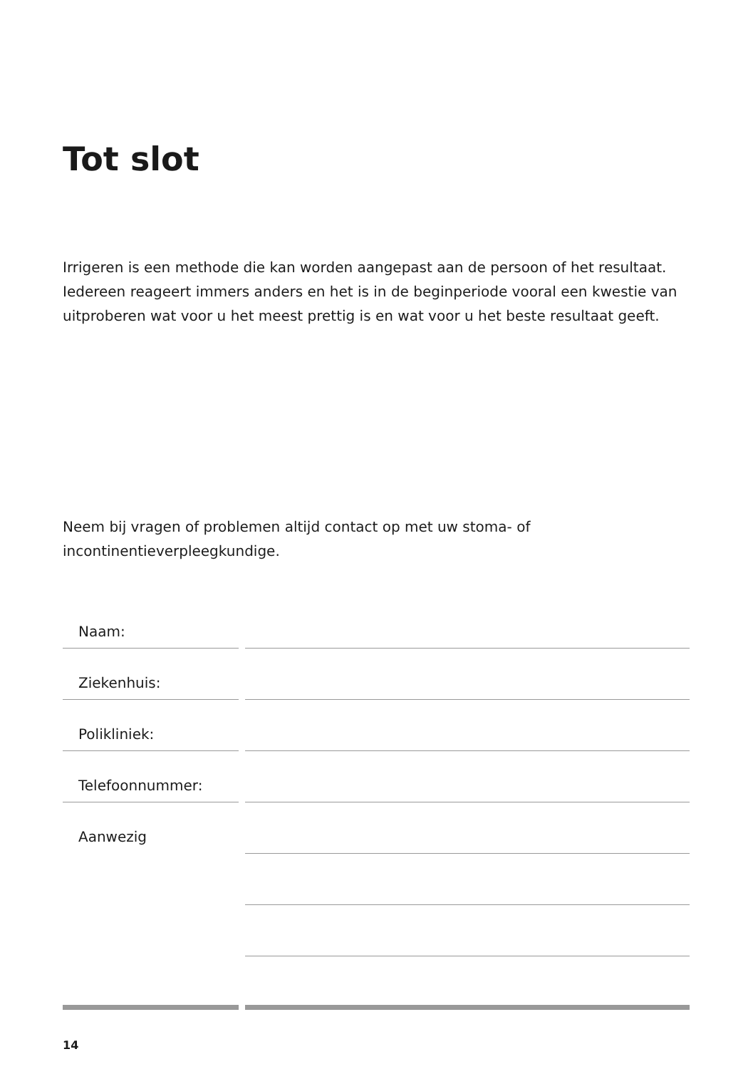Tot slot
Irrigeren is een methode die kan worden aangepast aan de persoon of het resultaat. Iedereen reageert immers anders en het is in de beginperiode vooral een kwestie van uitproberen wat voor u het meest prettig is en wat voor u het beste resultaat geeft.
Neem bij vragen of problemen altijd contact op met uw stoma- of incontinentieverpleegkundige.
Naam:
Ziekenhuis:
Polikliniek:
Telefoonnummer:
Aanwezig
14